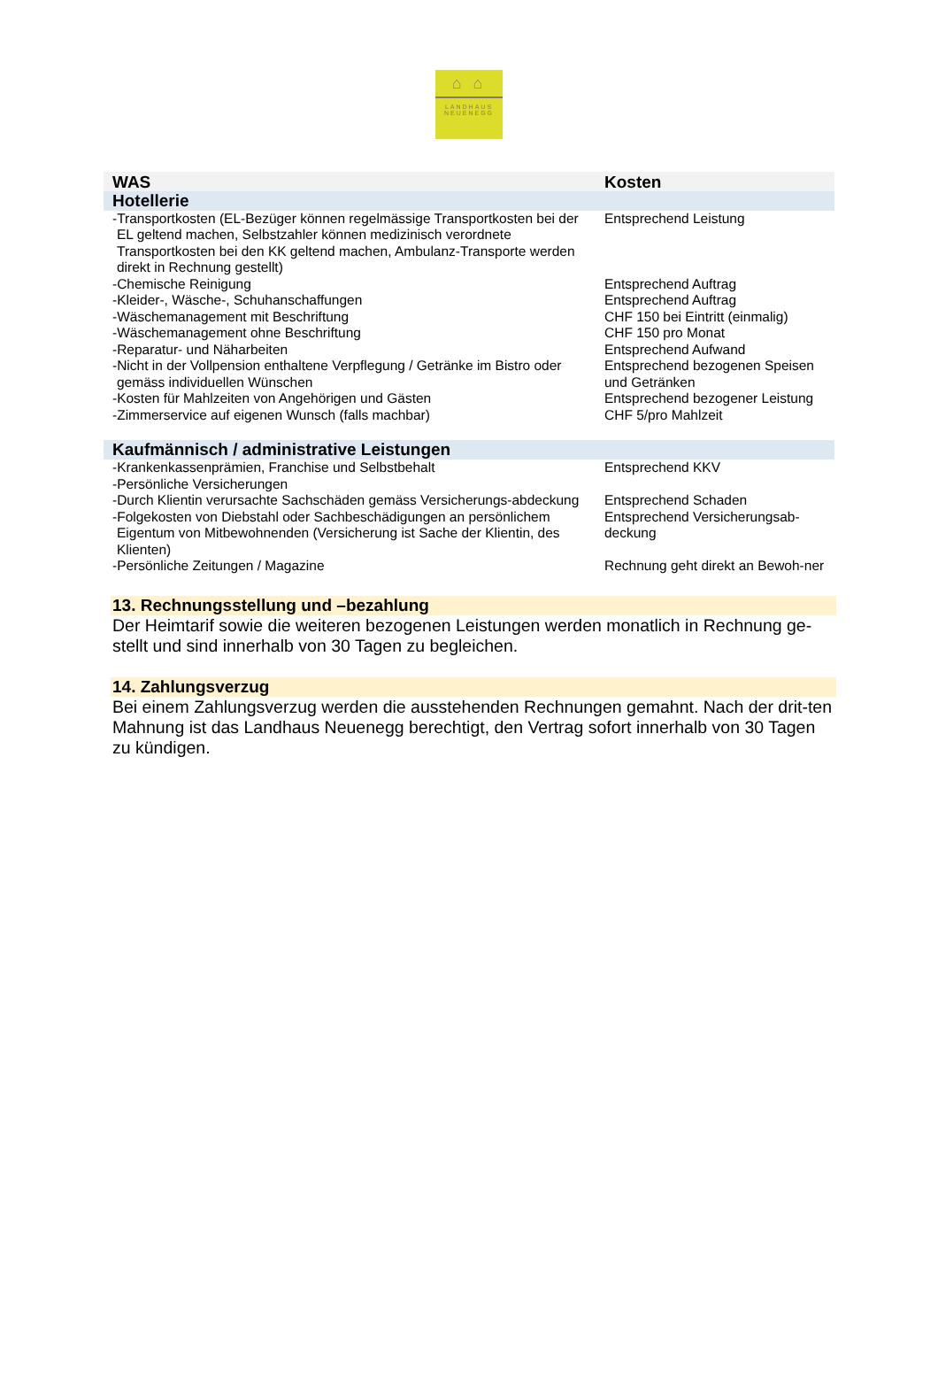⌂ ⌂
LANDHAUS
NEUENEGG
| WAS | Kosten |
| --- | --- |
| Hotellerie | |
| -Transportkosten (EL-Bezüger können regelmässige Transportkosten bei der EL geltend machen, Selbstzahler können medizinisch verordnete Transportkosten bei den KK geltend machen, Ambulanz-Transporte werden direkt in Rechnung gestellt) | Entsprechend Leistung |
| -Chemische Reinigung | Entsprechend Auftrag |
| -Kleider-, Wäsche-, Schuhanschaffungen | Entsprechend Auftrag |
| -Wäschemanagement mit Beschriftung | CHF 150 bei Eintritt (einmalig) |
| -Wäschemanagement ohne Beschriftung | CHF 150 pro Monat |
| -Reparatur- und Näharbeiten | Entsprechend Aufwand |
| -Nicht in der Vollpension enthaltene Verpflegung / Getränke im Bistro oder gemäss individuellen Wünschen | Entsprechend bezogenen Speisen und Getränken |
| -Kosten für Mahlzeiten von Angehörigen und Gästen | Entsprechend bezogener Leistung |
| -Zimmerservice auf eigenen Wunsch (falls machbar) | CHF 5/pro Mahlzeit |
| Kaufmännisch / administrative Leistungen | |
| -Krankenkassenprämien, Franchise und Selbstbehalt | Entsprechend KKV |
| -Persönliche Versicherungen | |
| -Durch Klientin verursachte Sachschäden gemäss Versicherungs-abdeckung | Entsprechend Schaden |
| -Folgekosten von Diebstahl oder Sachbeschädigungen an persönlichem Eigentum von Mitbewohnenden (Versicherung ist Sache der Klientin, des Klienten) | Entsprechend Versicherungsab-deckung |
| -Persönliche Zeitungen / Magazine | Rechnung geht direkt an Bewoh-ner |
13. Rechnungsstellung und –bezahlung
Der Heimtarif sowie die weiteren bezogenen Leistungen werden monatlich in Rechnung ge-stellt und sind innerhalb von 30 Tagen zu begleichen.
14. Zahlungsverzug
Bei einem Zahlungsverzug werden die ausstehenden Rechnungen gemahnt. Nach der drit-ten Mahnung ist das Landhaus Neuenegg berechtigt, den Vertrag sofort innerhalb von 30 Tagen zu kündigen.